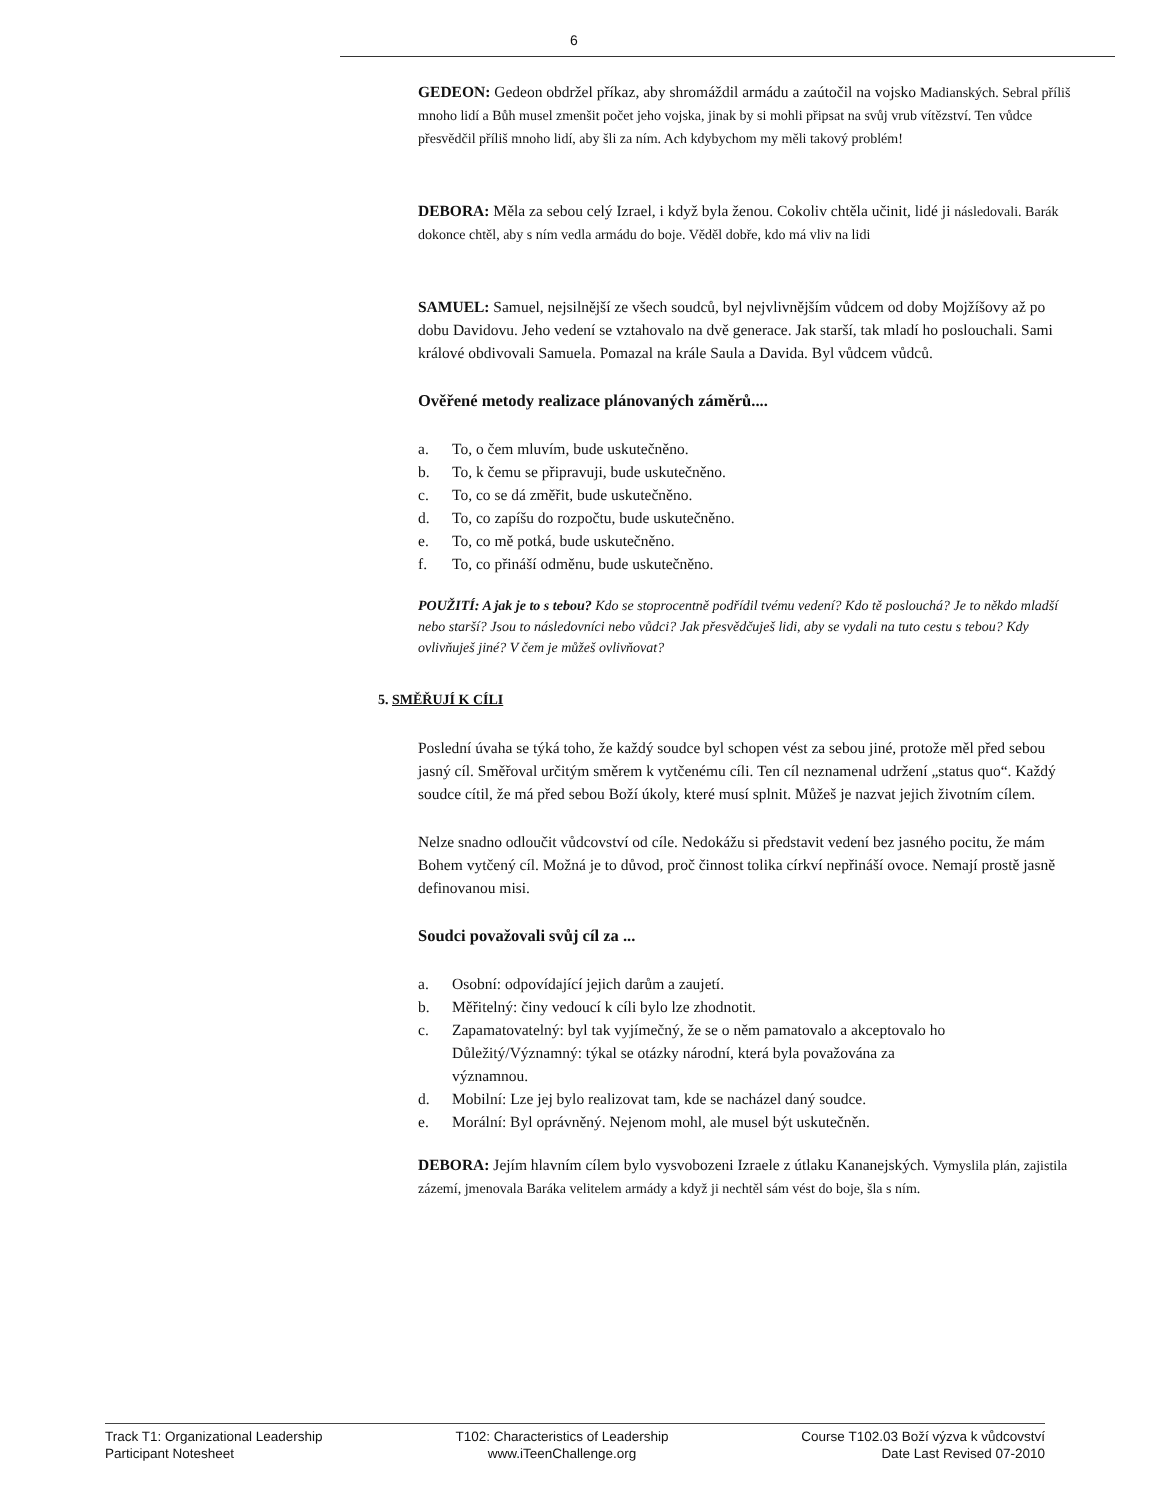6
GEDEON: Gedeon obdržel příkaz, aby shromáždil armádu a zaútočil na vojsko Madianských. Sebral příliš mnoho lidí a Bůh musel zmenšit počet jeho vojska, jinak by si mohli připsat na svůj vrub vítězství. Ten vůdce přesvědčil příliš mnoho lidí, aby šli za ním. Ach kdybychom my měli takový problém!
DEBORA: Měla za sebou celý Izrael, i když byla ženou. Cokoliv chtěla učinit, lidé ji následovali. Barák dokonce chtěl, aby s ním vedla armádu do boje. Věděl dobře, kdo má vliv na lidi
SAMUEL: Samuel, nejsilnější ze všech soudců, byl nejvlivnějším vůdcem od doby Mojžíšovy až po dobu Davidovu. Jeho vedení se vztahovalo na dvě generace. Jak starší, tak mladí ho poslouchali. Sami králové obdivovali Samuela. Pomazal na krále Saula a Davida. Byl vůdcem vůdců.
Ověřené metody realizace plánovaných záměrů....
a. To, o čem mluvím, bude uskutečněno.
b. To, k čemu se připravuji, bude uskutečněno.
c. To, co se dá změřit, bude uskutečněno.
d. To, co zapíšu do rozpočtu, bude uskutečněno.
e. To, co mě potká, bude uskutečněno.
f. To, co přináší odměnu, bude uskutečněno.
POUŽITÍ: A jak je to s tebou? Kdo se stoprocentně podřídil tvému vedení? Kdo tě poslouchá? Je to někdo mladší nebo starší? Jsou to následovníci nebo vůdci? Jak přesvědčuješ lidi, aby se vydali na tuto cestu s tebou? Kdy ovlivňuješ jiné? V čem je můžeš ovlivňovat?
5. SMĚŘUJÍ K CÍLI
Poslední úvaha se týká toho, že každý soudce byl schopen vést za sebou jiné, protože měl před sebou jasný cíl. Směřoval určitým směrem k vytčenému cíli. Ten cíl neznamenal udržení „status quo“. Každý soudce cítil, že má před sebou Boží úkoly, které musí splnit. Můžeš je nazvat jejich životním cílem.
Nelze snadno odloučit vůdcovství od cíle. Nedokážu si představit vedení bez jasného pocitu, že mám Bohem vytčený cíl. Možná je to důvod, proč činnost tolika církví nepřináší ovoce. Nemají prostě jasně definovanou misi.
Soudci považovali svůj cíl za ...
a. Osobní: odpovídající jejich darům a zaujetí.
b. Měřitelný: činy vedoucí k cíli bylo lze zhodnotit.
c. Zapamatovatelný: byl tak vyjímečný, že se o něm pamatovalo a akceptovalo ho
Důležitý/Významný: týkal se otázky národní, která byla považována za
významnou.
d. Mobilní: Lze jej bylo realizovat tam, kde se nacházel daný soudce.
e. Morální: Byl oprávněný. Nejenom mohl, ale musel být uskutečněn.
DEBORA: Jejím hlavním cílem bylo vysvobozeni Izraele z útlaku Kananejských. Vymyslila plán, zajistila zázemí, jmenovala Baráka velitelem armády a když ji nechtěl sám vést do boje, šla s ním.
Track T1: Organizational Leadership
Participant Notesheet
T102: Characteristics of Leadership
www.iTeenChallenge.org
Course T102.03 Boží výzva k vůdcovství
Date Last Revised 07-2010